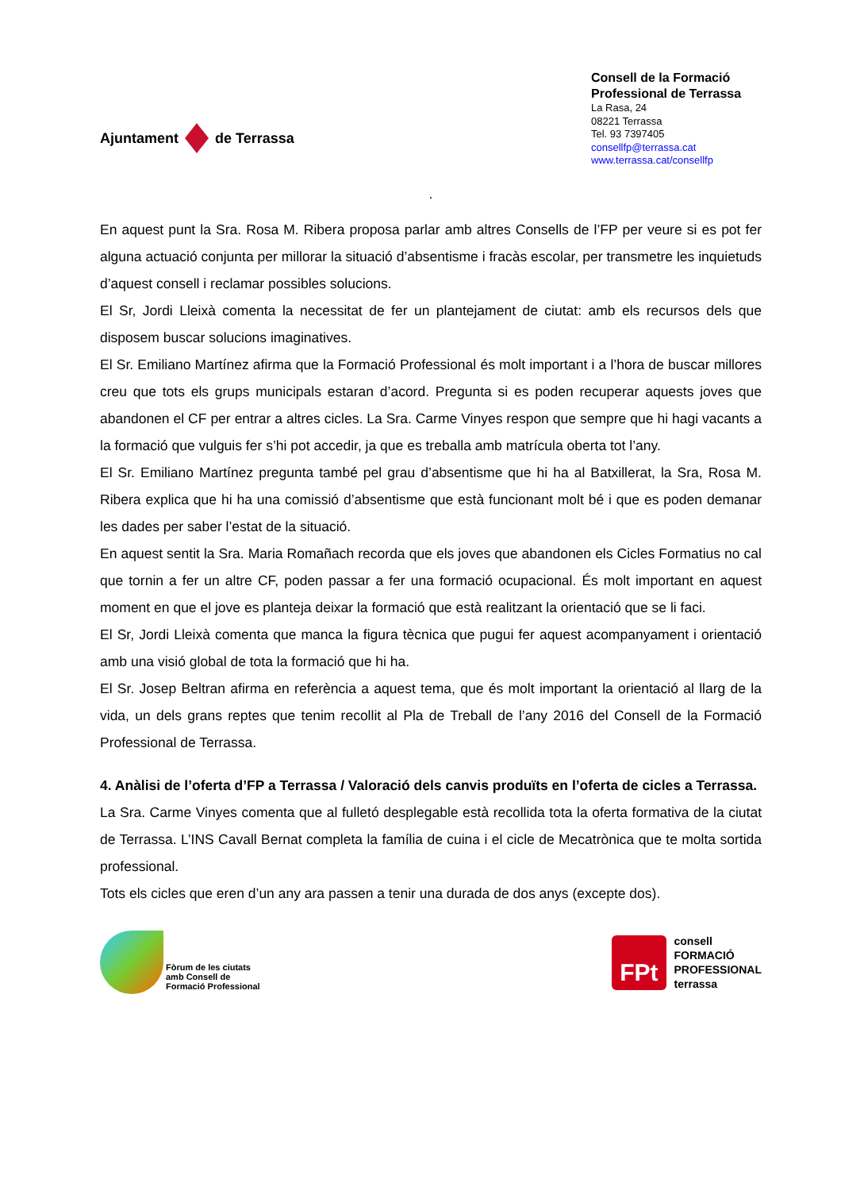Ajuntament de Terrassa
Consell de la Formació Professional de Terrassa
La Rasa, 24
08221 Terrassa
Tel. 93 7397405
consellfp@terrassa.cat
www.terrassa.cat/consellfp
.
En aquest punt la Sra. Rosa M. Ribera proposa parlar amb altres Consells de l’FP per veure si es pot fer alguna actuació conjunta per millorar la situació d’absentisme i fracàs escolar, per transmetre les inquietuds d’aquest consell i reclamar possibles solucions.
El Sr, Jordi Lleixà comenta la necessitat de fer un plantejament de ciutat: amb els recursos dels que disposem buscar solucions imaginatives.
El Sr. Emiliano Martínez afirma que la Formació Professional és molt important i a l’hora de buscar millores creu que tots els grups municipals estaran d’acord. Pregunta si es poden recuperar aquests joves que abandonen el CF per entrar a altres cicles. La Sra. Carme Vinyes respon que sempre que hi hagi vacants a la formació que vulguis fer s’hi pot accedir, ja que es treballa amb matrícula oberta tot l’any.
El Sr. Emiliano Martínez pregunta també pel grau d’absentisme que hi ha al Batxillerat, la Sra, Rosa M. Ribera explica que hi ha una comissió d’absentisme que està funcionant molt bé i que es poden demanar les dades per saber l’estat de la situació.
En aquest sentit la Sra. Maria Romañach recorda que els joves que abandonen els Cicles Formatius no cal que tornin a fer un altre CF, poden passar a fer una formació ocupacional. És molt important en aquest moment en que el jove es planteja deixar la formació que està realitzant la orientació que se li faci.
El Sr, Jordi Lleixà comenta que manca la figura tècnica que pugui fer aquest acompanyament i orientació amb una visió global de tota la formació que hi ha.
El Sr. Josep Beltran afirma en referència a aquest tema, que és molt important la orientació al llarg de la vida, un dels grans reptes que tenim recollit al Pla de Treball de l’any 2016 del Consell de la Formació Professional de Terrassa.
4. Anàlisi de l’oferta d’FP a Terrassa / Valoració dels canvis produïts en l’oferta de cicles a Terrassa.
La Sra. Carme Vinyes comenta que al fulletó desplegable està recollida tota la oferta formativa de la ciutat de Terrassa. L’INS Cavall Bernat completa la família de cuina i el cicle de Mecatrònica que te molta sortida professional.
Tots els cicles que eren d’un any ara passen a tenir una durada de dos anys (excepte dos).
Fòrum de les ciutats
amb Consell de
Formació Professional
FPt
consell
FORMACIÓ
PROFESSIONAL
terrassa